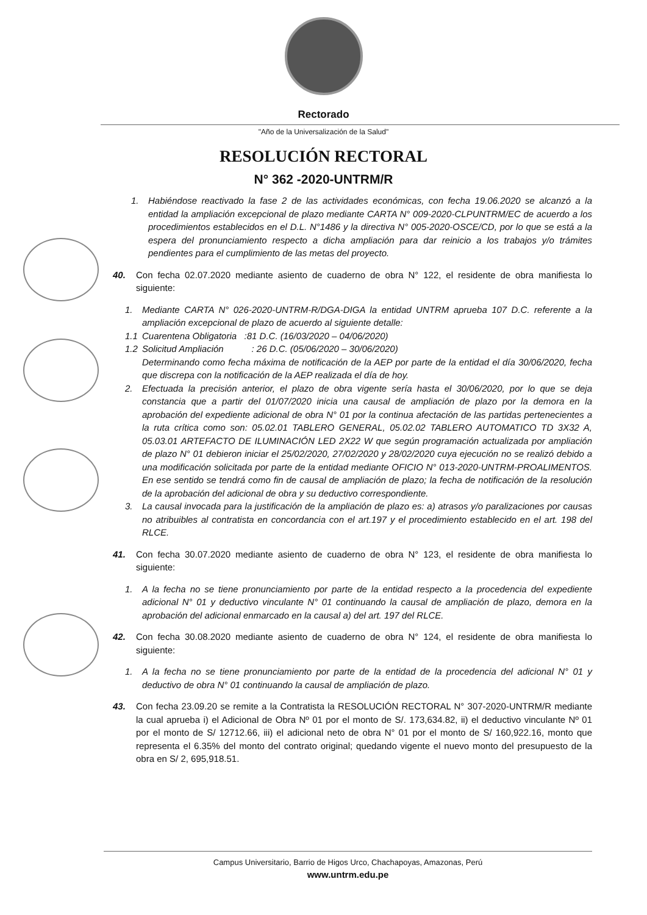Rectorado
"Año de la Universalización de la Salud"
RESOLUCIÓN RECTORAL
N° 362 -2020-UNTRM/R
1. Habiéndose reactivado la fase 2 de las actividades económicas, con fecha 19.06.2020 se alcanzó a la entidad la ampliación excepcional de plazo mediante CARTA N° 009-2020-CLPUNTRM/EC de acuerdo a los procedimientos establecidos en el D.L. N°1486 y la directiva N° 005-2020-OSCE/CD, por lo que se está a la espera del pronunciamiento respecto a dicha ampliación para dar reinicio a los trabajos y/o trámites pendientes para el cumplimiento de las metas del proyecto.
40. Con fecha 02.07.2020 mediante asiento de cuaderno de obra N° 122, el residente de obra manifiesta lo siguiente:
1. Mediante CARTA N° 026-2020-UNTRM-R/DGA-DIGA la entidad UNTRM aprueba 107 D.C. referente a la ampliación excepcional de plazo de acuerdo al siguiente detalle:
1.1 Cuarentena Obligatoria :81 D.C. (16/03/2020 – 04/06/2020)
1.2 Solicitud Ampliación : 26 D.C. (05/06/2020 – 30/06/2020)
Determinando como fecha máxima de notificación de la AEP por parte de la entidad el día 30/06/2020, fecha que discrepa con la notificación de la AEP realizada el día de hoy.
2. Efectuada la precisión anterior, el plazo de obra vigente sería hasta el 30/06/2020, por lo que se deja constancia que a partir del 01/07/2020 inicia una causal de ampliación de plazo por la demora en la aprobación del expediente adicional de obra N° 01 por la continua afectación de las partidas pertenecientes a la ruta crítica como son: 05.02.01 TABLERO GENERAL, 05.02.02 TABLERO AUTOMATICO TD 3X32 A, 05.03.01 ARTEFACTO DE ILUMINACIÓN LED 2X22 W que según programación actualizada por ampliación de plazo N° 01 debieron iniciar el 25/02/2020, 27/02/2020 y 28/02/2020 cuya ejecución no se realizó debido a una modificación solicitada por parte de la entidad mediante OFICIO N° 013-2020-UNTRM-PROALIMENTOS. En ese sentido se tendrá como fin de causal de ampliación de plazo; la fecha de notificación de la resolución de la aprobación del adicional de obra y su deductivo correspondiente.
3. La causal invocada para la justificación de la ampliación de plazo es: a) atrasos y/o paralizaciones por causas no atribuibles al contratista en concordancia con el art.197 y el procedimiento establecido en el art. 198 del RLCE.
41. Con fecha 30.07.2020 mediante asiento de cuaderno de obra N° 123, el residente de obra manifiesta lo siguiente:
1. A la fecha no se tiene pronunciamiento por parte de la entidad respecto a la procedencia del expediente adicional N° 01 y deductivo vinculante N° 01 continuando la causal de ampliación de plazo, demora en la aprobación del adicional enmarcado en la causal a) del art. 197 del RLCE.
42. Con fecha 30.08.2020 mediante asiento de cuaderno de obra N° 124, el residente de obra manifiesta lo siguiente:
1. A la fecha no se tiene pronunciamiento por parte de la entidad de la procedencia del adicional N° 01 y deductivo de obra N° 01 continuando la causal de ampliación de plazo.
43. Con fecha 23.09.20 se remite a la Contratista la RESOLUCIÓN RECTORAL N° 307-2020-UNTRM/R mediante la cual aprueba i) el Adicional de Obra Nº 01 por el monto de S/. 173,634.82, ii) el deductivo vinculante Nº 01 por el monto de S/ 12712.66, iii) el adicional neto de obra N° 01 por el monto de S/ 160,922.16, monto que representa el 6.35% del monto del contrato original; quedando vigente el nuevo monto del presupuesto de la obra en S/ 2, 695,918.51.
Campus Universitario, Barrio de Higos Urco, Chachapoyas, Amazonas, Perú
www.untrm.edu.pe